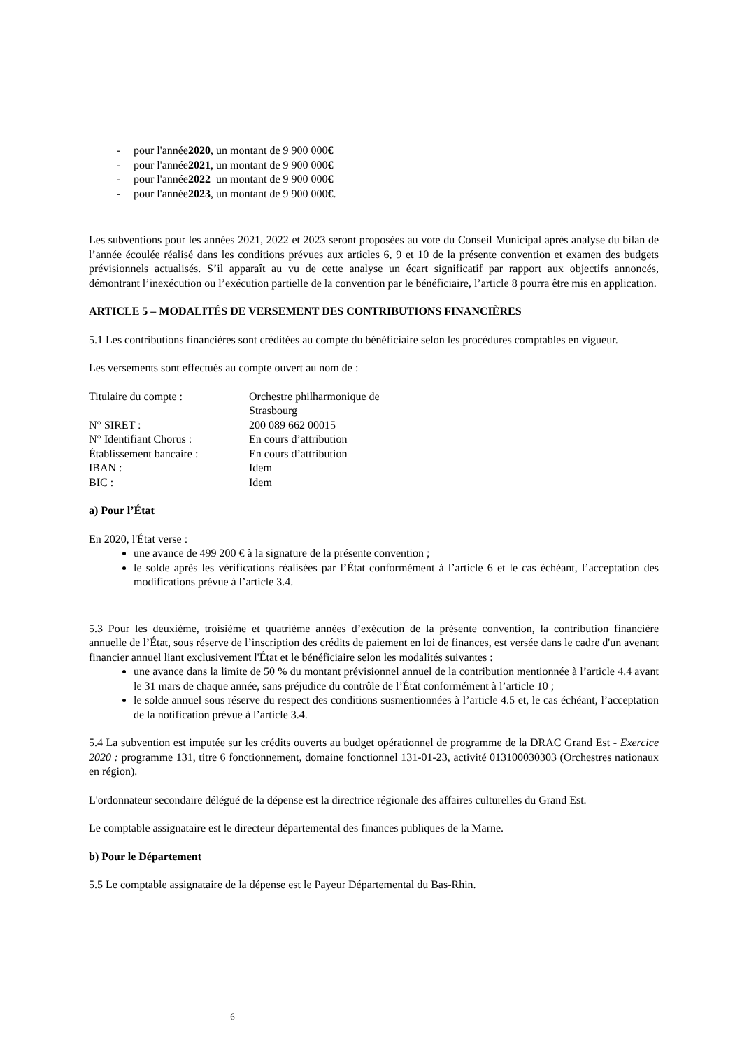- pour l'année 2020, un montant de 9 900 000 €
- pour l'année 2021, un montant de 9 900 000 €
- pour l'année 2022 un montant de 9 900 000 €
- pour l'année 2023, un montant de 9 900 000 €.
Les subventions pour les années 2021, 2022 et 2023 seront proposées au vote du Conseil Municipal après analyse du bilan de l’année écoulée réalisé dans les conditions prévues aux articles 6, 9 et 10 de la présente convention et examen des budgets prévisionnels actualisés. S’il apparaît au vu de cette analyse un écart significatif par rapport aux objectifs annoncés, démontrant l’inexécution ou l’exécution partielle de la convention par le bénéficiaire, l’article 8 pourra être mis en application.
ARTICLE 5 – MODALITÉS DE VERSEMENT DES CONTRIBUTIONS FINANCIÈRES
5.1 Les contributions financières sont créditées au compte du bénéficiaire selon les procédures comptables en vigueur.
Les versements sont effectués au compte ouvert au nom de :
| Titulaire du compte : | Orchestre philharmonique de Strasbourg |
| N° SIRET : | 200 089 662 00015 |
| N° Identifiant Chorus : | En cours d’attribution |
| Établissement bancaire : | En cours d’attribution |
| IBAN : | Idem |
| BIC : | Idem |
a) Pour l’État
En 2020, l'État verse :
une avance de 499 200 € à la signature de la présente convention ;
le solde après les vérifications réalisées par l’État conformément à l’article 6 et le cas échéant, l’acceptation des modifications prévue à l’article 3.4.
5.3 Pour les deuxième, troisième et quatrième années d’exécution de la présente convention, la contribution financière annuelle de l’État, sous réserve de l’inscription des crédits de paiement en loi de finances, est versée dans le cadre d'un avenant financier annuel liant exclusivement l'État et le bénéficiaire selon les modalités suivantes :
une avance dans la limite de 50 % du montant prévisionnel annuel de la contribution mentionnée à l’article 4.4 avant le 31 mars de chaque année, sans préjudice du contrôle de l’État conformément à l’article 10 ;
le solde annuel sous réserve du respect des conditions susmentionnées à l’article 4.5 et, le cas échéant, l’acceptation de la notification prévue à l’article 3.4.
5.4 La subvention est imputée sur les crédits ouverts au budget opérationnel de programme de la DRAC Grand Est - Exercice 2020 : programme 131, titre 6 fonctionnement, domaine fonctionnel 131-01-23, activité 013100030303 (Orchestres nationaux en région).
L'ordonnateur secondaire délégué de la dépense est la directrice régionale des affaires culturelles du Grand Est.
Le comptable assignataire est le directeur départemental des finances publiques de la Marne.
b) Pour le Département
5.5 Le comptable assignataire de la dépense est le Payeur Départemental du Bas-Rhin.
6